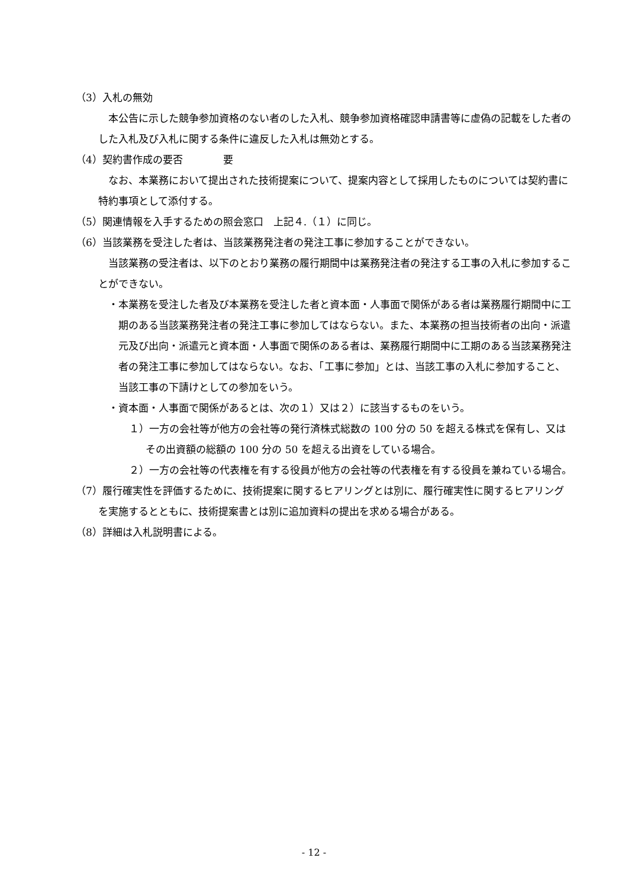（3）入札の無効
本公告に示した競争参加資格のない者のした入札、競争参加資格確認申請書等に虚偽の記載をした者のした入札及び入札に関する条件に違反した入札は無効とする。
（4）契約書作成の要否　　　　要
なお、本業務において提出された技術提案について、提案内容として採用したものについては契約書に特約事項として添付する。
（5）関連情報を入手するための照会窓口　上記４.（１）に同じ。
（6）当該業務を受注した者は、当該業務発注者の発注工事に参加することができない。
当該業務の受注者は、以下のとおり業務の履行期間中は業務発注者の発注する工事の入札に参加することができない。
・本業務を受注した者及び本業務を受注した者と資本面・人事面で関係がある者は業務履行期間中に工期のある当該業務発注者の発注工事に参加してはならない。また、本業務の担当技術者の出向・派遣元及び出向・派遣元と資本面・人事面で関係のある者は、業務履行期間中に工期のある当該業務発注者の発注工事に参加してはならない。なお、「工事に参加」とは、当該工事の入札に参加すること、当該工事の下請けとしての参加をいう。
・資本面・人事面で関係があるとは、次の１）又は２）に該当するものをいう。
１）一方の会社等が他方の会社等の発行済株式総数の 100 分の 50 を超える株式を保有し、又はその出資額の総額の 100 分の 50 を超える出資をしている場合。
２）一方の会社等の代表権を有する役員が他方の会社等の代表権を有する役員を兼ねている場合。
（7）履行確実性を評価するために、技術提案に関するヒアリングとは別に、履行確実性に関するヒアリングを実施するとともに、技術提案書とは別に追加資料の提出を求める場合がある。
（8）詳細は入札説明書による。
- 12 -